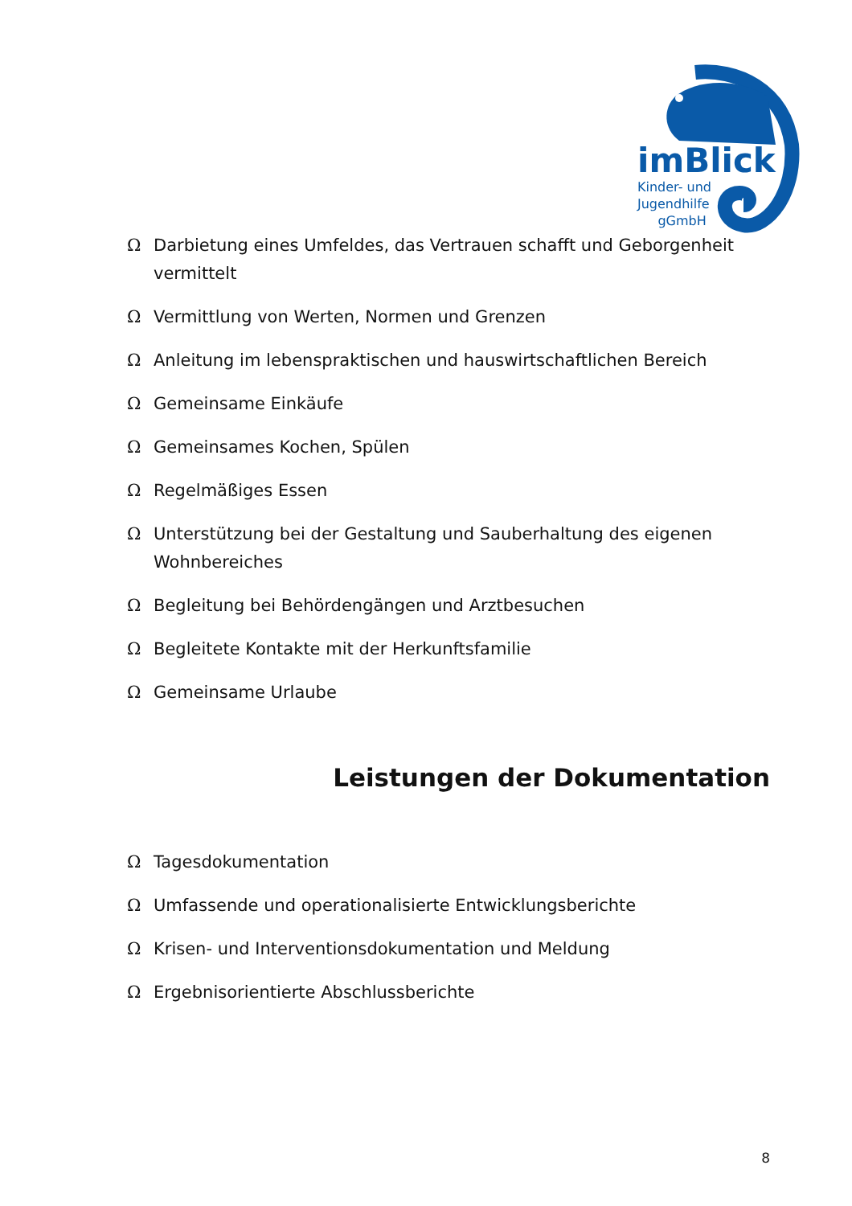imBlick
Kinder- und
Jugendhilfe
gGmbH
Ω Darbietung eines Umfeldes, das Vertrauen schafft und Geborgenheit vermittelt
Ω Vermittlung von Werten, Normen und Grenzen
Ω Anleitung im lebenspraktischen und hauswirtschaftlichen Bereich
Ω Gemeinsame Einkäufe
Ω Gemeinsames Kochen, Spülen
Ω Regelmäßiges Essen
Ω Unterstützung bei der Gestaltung und Sauberhaltung des eigenen Wohnbereiches
Ω Begleitung bei Behördengängen und Arztbesuchen
Ω Begleitete Kontakte mit der Herkunftsfamilie
Ω Gemeinsame Urlaube
Leistungen der Dokumentation
Ω Tagesdokumentation
Ω Umfassende und operationalisierte Entwicklungsberichte
Ω Krisen- und Interventionsdokumentation und Meldung
Ω Ergebnisorientierte Abschlussberichte
8